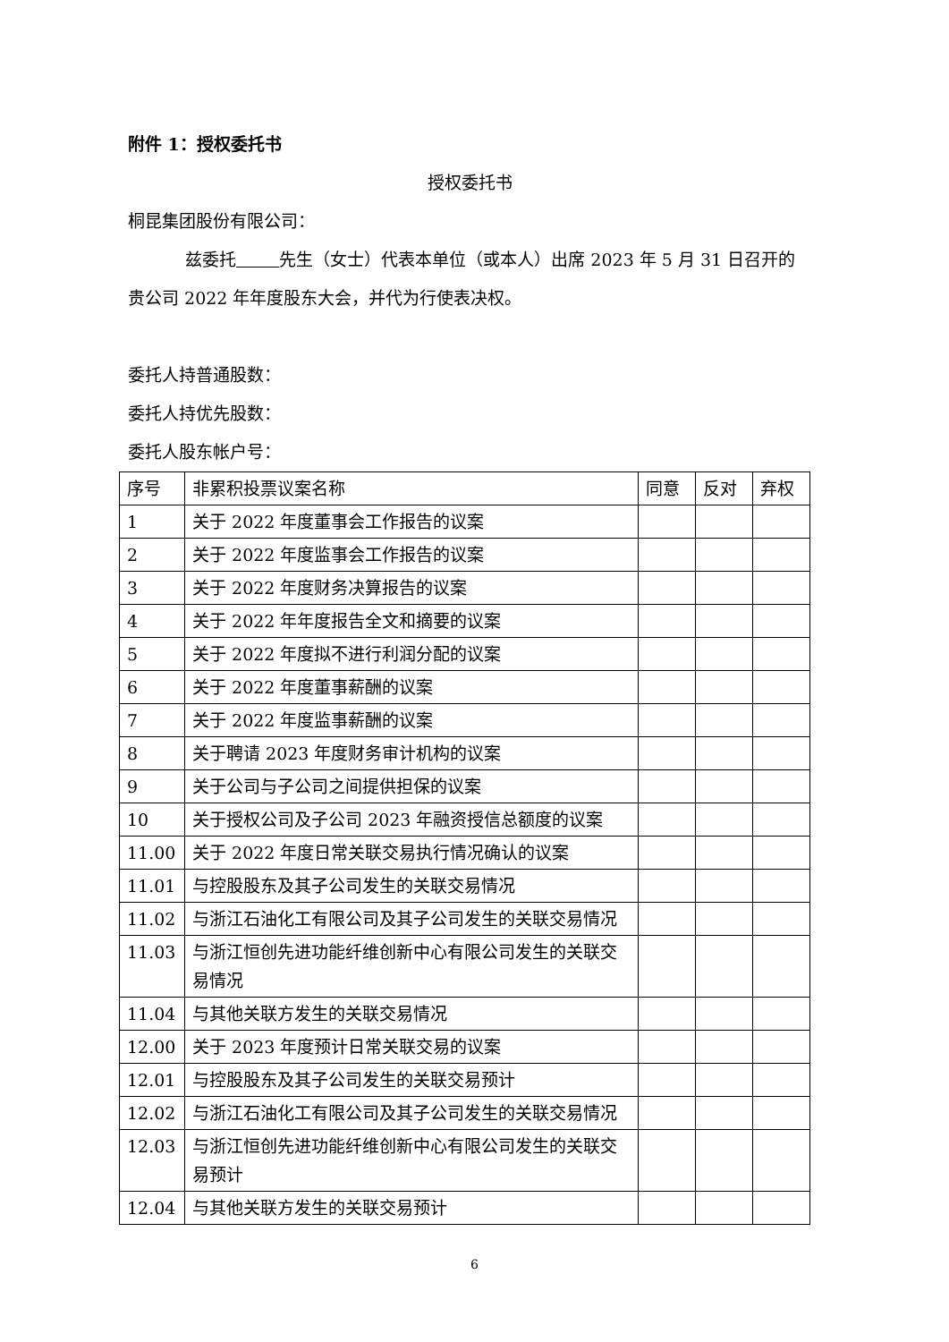附件 1：授权委托书
授权委托书
桐昆集团股份有限公司：
兹委托 先生（女士）代表本单位（或本人）出席 2023 年 5 月 31 日召开的贵公司 2022 年年度股东大会，并代为行使表决权。
委托人持普通股数：
委托人持优先股数：
委托人股东帐户号：
| 序号 | 非累积投票议案名称 | 同意 | 反对 | 弃权 |
| --- | --- | --- | --- | --- |
| 1 | 关于 2022 年度董事会工作报告的议案 | | | |
| 2 | 关于 2022 年度监事会工作报告的议案 | | | |
| 3 | 关于 2022 年度财务决算报告的议案 | | | |
| 4 | 关于 2022 年年度报告全文和摘要的议案 | | | |
| 5 | 关于 2022 年度拟不进行利润分配的议案 | | | |
| 6 | 关于 2022 年度董事薪酬的议案 | | | |
| 7 | 关于 2022 年度监事薪酬的议案 | | | |
| 8 | 关于聘请 2023 年度财务审计机构的议案 | | | |
| 9 | 关于公司与子公司之间提供担保的议案 | | | |
| 10 | 关于授权公司及子公司 2023 年融资授信总额度的议案 | | | |
| 11.00 | 关于 2022 年度日常关联交易执行情况确认的议案 | | | |
| 11.01 | 与控股股东及其子公司发生的关联交易情况 | | | |
| 11.02 | 与浙江石油化工有限公司及其子公司发生的关联交易情况 | | | |
| 11.03 | 与浙江恒创先进功能纤维创新中心有限公司发生的关联交易情况 | | | |
| 11.04 | 与其他关联方发生的关联交易情况 | | | |
| 12.00 | 关于 2023 年度预计日常关联交易的议案 | | | |
| 12.01 | 与控股股东及其子公司发生的关联交易预计 | | | |
| 12.02 | 与浙江石油化工有限公司及其子公司发生的关联交易情况 | | | |
| 12.03 | 与浙江恒创先进功能纤维创新中心有限公司发生的关联交易预计 | | | |
| 12.04 | 与其他关联方发生的关联交易预计 | | | |
6